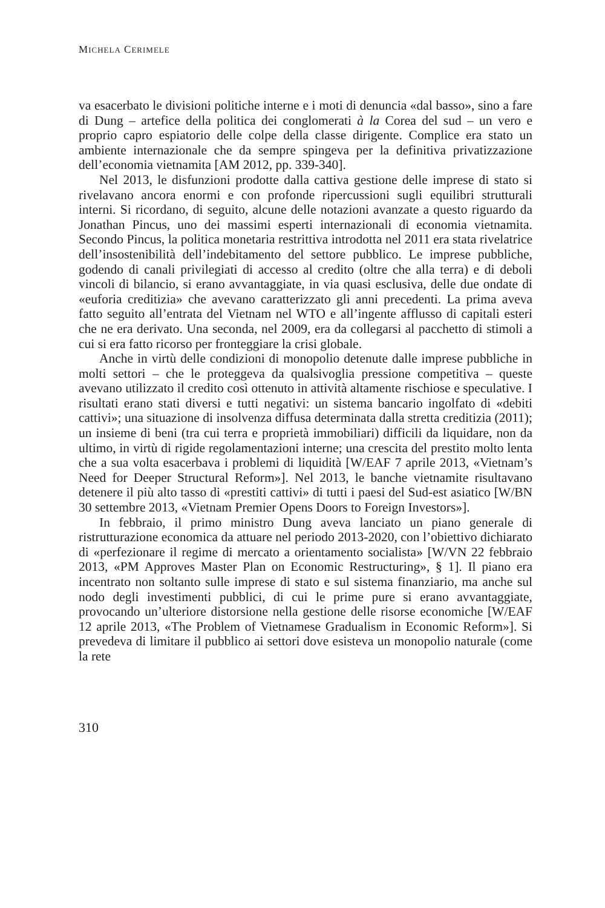MICHELA CERIMELE
va esacerbato le divisioni politiche interne e i moti di denuncia «dal basso», sino a fare di Dung – artefice della politica dei conglomerati à la Corea del sud – un vero e proprio capro espiatorio delle colpe della classe dirigente. Complice era stato un ambiente internazionale che da sempre spingeva per la definitiva privatizzazione dell’economia vietnamita [AM 2012, pp. 339-340].
Nel 2013, le disfunzioni prodotte dalla cattiva gestione delle imprese di stato si rivelavano ancora enormi e con profonde ripercussioni sugli equilibri strutturali interni. Si ricordano, di seguito, alcune delle notazioni avanzate a questo riguardo da Jonathan Pincus, uno dei massimi esperti internazionali di economia vietnamita. Secondo Pincus, la politica monetaria restrittiva introdotta nel 2011 era stata rivelatrice dell’insostenibilità dell’indebitamento del settore pubblico. Le imprese pubbliche, godendo di canali privilegiati di accesso al credito (oltre che alla terra) e di deboli vincoli di bilancio, si erano avvantaggiate, in via quasi esclusiva, delle due ondate di «euforia creditizia» che avevano caratterizzato gli anni precedenti. La prima aveva fatto seguito all’entrata del Vietnam nel WTO e all’ingente afflusso di capitali esteri che ne era derivato. Una seconda, nel 2009, era da collegarsi al pacchetto di stimoli a cui si era fatto ricorso per fronteggiare la crisi globale.
Anche in virtù delle condizioni di monopolio detenute dalle imprese pubbliche in molti settori – che le proteggeva da qualsivoglia pressione competitiva – queste avevano utilizzato il credito così ottenuto in attività altamente rischiose e speculative. I risultati erano stati diversi e tutti negativi: un sistema bancario ingolfato di «debiti cattivi»; una situazione di insolvenza diffusa determinata dalla stretta creditizia (2011); un insieme di beni (tra cui terra e proprietà immobiliari) difficili da liquidare, non da ultimo, in virtù di rigide regolamentazioni interne; una crescita del prestito molto lenta che a sua volta esacerbava i problemi di liquidità [W/EAF 7 aprile 2013, «Vietnam’s Need for Deeper Structural Reform»]. Nel 2013, le banche vietnamite risultavano detenere il più alto tasso di «prestiti cattivi» di tutti i paesi del Sud-est asiatico [W/BN 30 settembre 2013, «Vietnam Premier Opens Doors to Foreign Investors»].
In febbraio, il primo ministro Dung aveva lanciato un piano generale di ristrutturazione economica da attuare nel periodo 2013-2020, con l’obiettivo dichiarato di «perfezionare il regime di mercato a orientamento socialista» [W/VN 22 febbraio 2013, «PM Approves Master Plan on Economic Restructuring», § 1]. Il piano era incentrato non soltanto sulle imprese di stato e sul sistema finanziario, ma anche sul nodo degli investimenti pubblici, di cui le prime pure si erano avvantaggiate, provocando un’ulteriore distorsione nella gestione delle risorse economiche [W/EAF 12 aprile 2013, «The Problem of Vietnamese Gradualism in Economic Reform»]. Si prevedeva di limitare il pubblico ai settori dove esisteva un monopolio naturale (come la rete
310